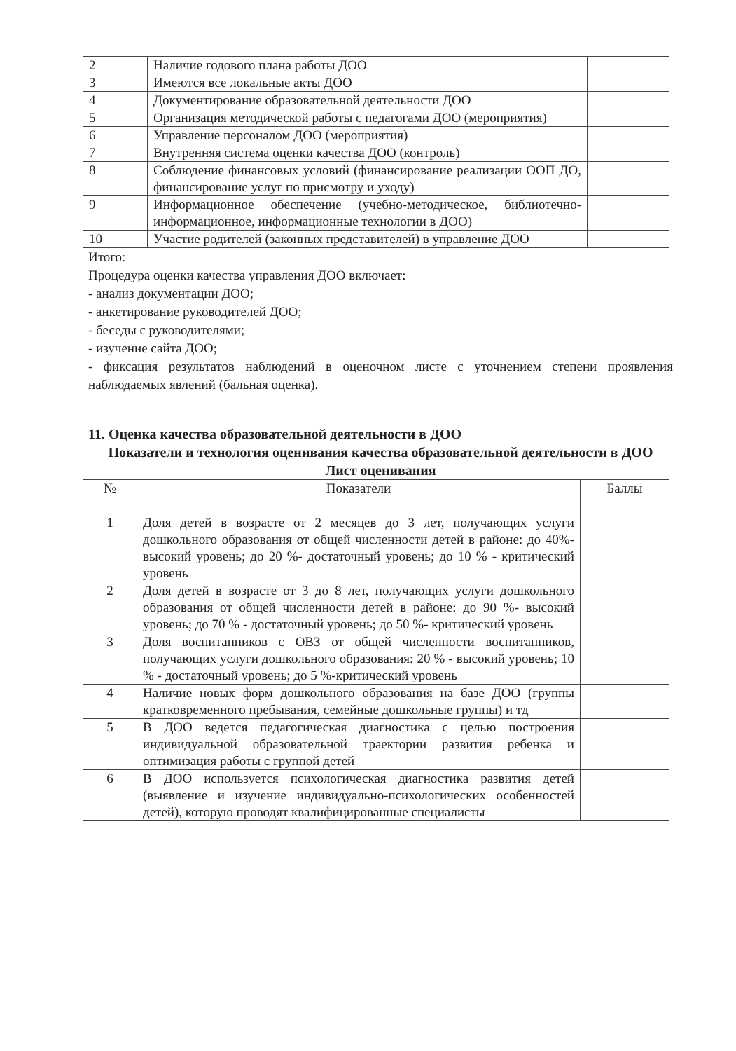| 2 | Наличие годового плана работы ДОО | |
| 3 | Имеются все локальные акты ДОО | |
| 4 | Документирование образовательной деятельности ДОО | |
| 5 | Организация методической работы с педагогами ДОО (мероприятия) | |
| 6 | Управление персоналом ДОО (мероприятия) | |
| 7 | Внутренняя система оценки качества ДОО (контроль) | |
| 8 | Соблюдение финансовых условий (финансирование реализации ООП ДО, финансирование услуг по присмотру и уходу) | |
| 9 | Информационное обеспечение (учебно-методическое, библиотечно-информационное, информационные технологии в ДОО) | |
| 10 | Участие родителей (законных представителей) в управление ДОО | |
Итого:
Процедура оценки качества управления ДОО включает:
- анализ документации ДОО;
- анкетирование руководителей ДОО;
- беседы с руководителями;
- изучение сайта ДОО;
- фиксация результатов наблюдений в оценочном листе с уточнением степени проявления наблюдаемых явлений (бальная оценка).
11. Оценка качества образовательной деятельности в ДОО
Показатели и технология оценивания качества образовательной деятельности в ДОО
Лист оценивания
| № | Показатели | Баллы |
| --- | --- | --- |
| 1 | Доля детей в возрасте от 2 месяцев до 3 лет, получающих услуги дошкольного образования от общей численности детей в районе: до 40%-высокий уровень; до 20 %- достаточный уровень; до 10 % - критический уровень | |
| 2 | Доля детей в возрасте от 3 до 8 лет, получающих услуги дошкольного образования от общей численности детей в районе: до 90 %- высокий уровень; до 70 % - достаточный уровень; до 50 %- критический уровень | |
| 3 | Доля воспитанников с ОВЗ от общей численности воспитанников, получающих услуги дошкольного образования: 20 % - высокий уровень; 10 % - достаточный уровень; до 5 %-критический уровень | |
| 4 | Наличие новых форм дошкольного образования на базе ДОО (группы кратковременного пребывания, семейные дошкольные группы) и тд | |
| 5 | В ДОО ведется педагогическая диагностика с целью построения индивидуальной образовательной траектории развития ребенка и оптимизация работы с группой детей | |
| 6 | В ДОО используется психологическая диагностика развития детей (выявление и изучение индивидуально-психологических особенностей детей), которую проводят квалифицированные специалисты | |